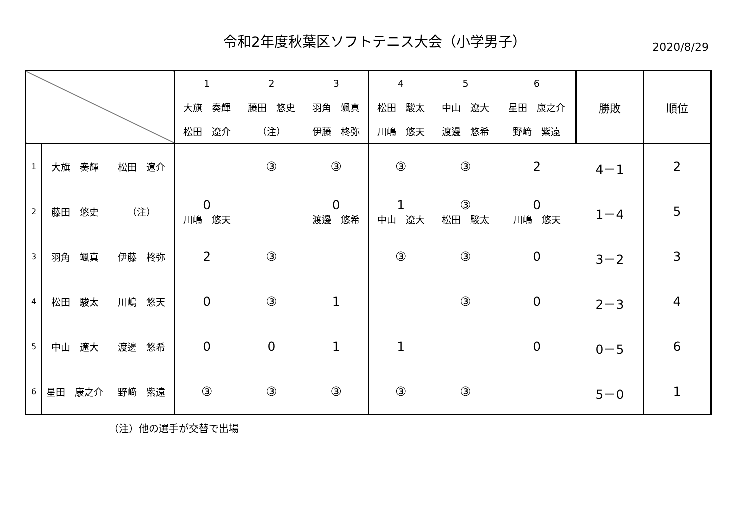令和2年度秋葉区ソフトテニス大会（小学男子） 2020/8/29
| | | | 1 | 2 | 3 | 4 | 5 | 6 | 勝敗 | 順位 |
| | | | 大旗 奏輝 | 藤田 悠史 | 羽角 颯真 | 松田 駿太 | 中山 遼大 | 星田 康之介 | | |
| | | | 松田 遼介 | （注） | 伊藤 柊弥 | 川嶋 悠天 | 渡邊 悠希 | 野﨑 紫遠 | | |
| 1 | 大旗 奏輝 | 松田 遼介 | | ③ | ③ | ③ | ③ | 2 | 4－1 | 2 |
| 2 | 藤田 悠史 | （注） | 0 川嶋 悠天 | | 0 渡邊 悠希 | 1 中山 遼大 | ③ 松田 駿太 | 0 川嶋 悠天 | 1－4 | 5 |
| 3 | 羽角 颯真 | 伊藤 柊弥 | 2 | ③ | | ③ | ③ | 0 | 3－2 | 3 |
| 4 | 松田 駿太 | 川嶋 悠天 | 0 | ③ | 1 | | ③ | 0 | 2－3 | 4 |
| 5 | 中山 遼大 | 渡邊 悠希 | 0 | 0 | 1 | 1 | | 0 | 0－5 | 6 |
| 6 | 星田 康之介 | 野﨑 紫遠 | ③ | ③ | ③ | ③ | ③ | | 5－0 | 1 |
（注）他の選手が交替で出場